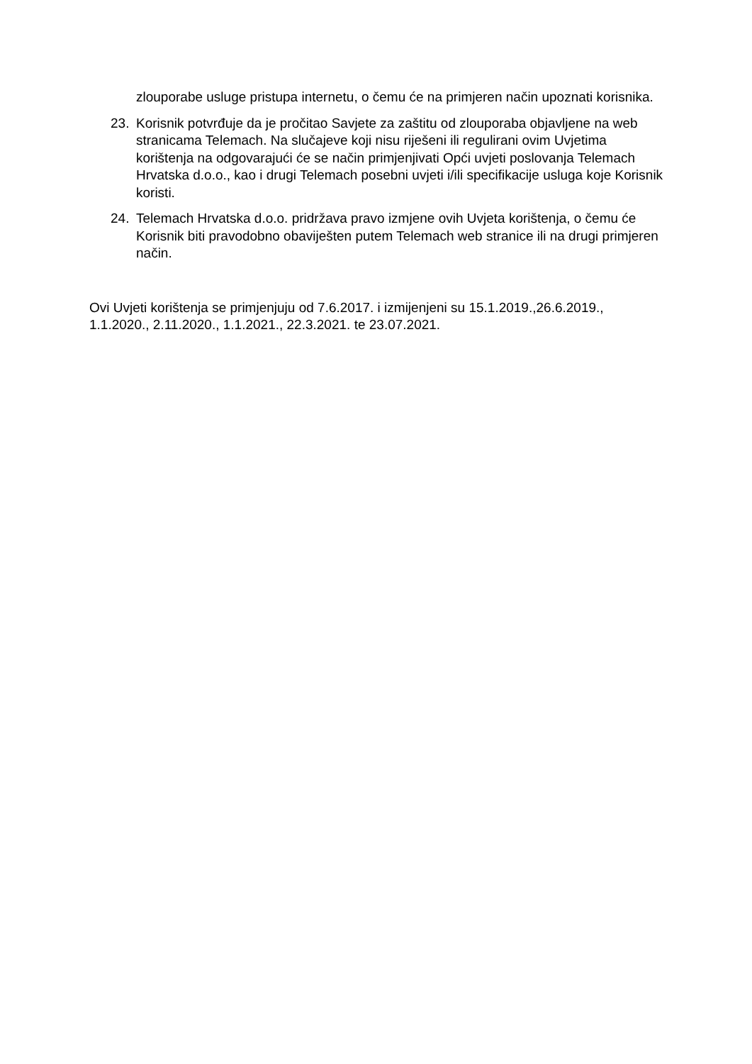zlouporabe usluge pristupa internetu, o čemu će na primjeren način upoznati korisnika.
23. Korisnik potvrđuje da je pročitao Savjete za zaštitu od zlouporaba objavljene na web stranicama Telemach. Na slučajeve koji nisu riješeni ili regulirani ovim Uvjetima korištenja na odgovarajući će se način primjenjivati Opći uvjeti poslovanja Telemach Hrvatska d.o.o., kao i drugi Telemach posebni uvjeti i/ili specifikacije usluga koje Korisnik koristi.
24. Telemach Hrvatska d.o.o. pridržava pravo izmjene ovih Uvjeta korištenja, o čemu će Korisnik biti pravodobno obaviješten putem Telemach web stranice ili na drugi primjeren način.
Ovi Uvjeti korištenja se primjenjuju od 7.6.2017. i izmijenjeni su 15.1.2019.,26.6.2019., 1.1.2020., 2.11.2020., 1.1.2021., 22.3.2021. te 23.07.2021.